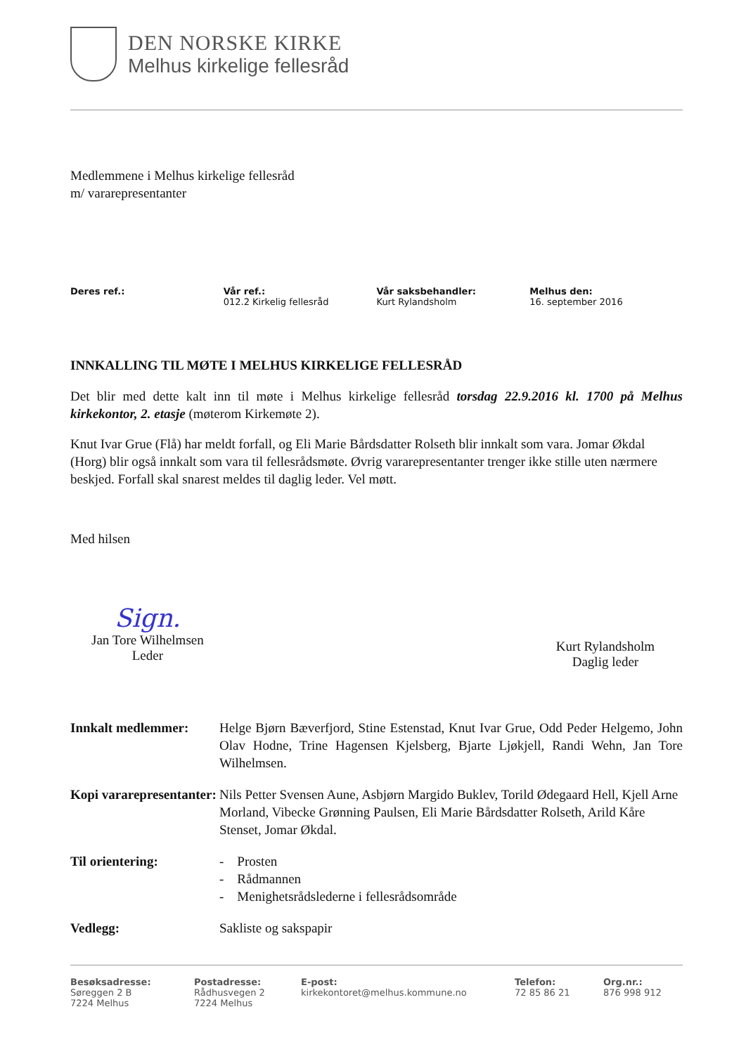DEN NORSKE KIRKE
Melhus kirkelige fellesråd
Medlemmene i Melhus kirkelige fellesråd
m/ vararepresentanter
Deres ref.: Vår ref.:
012.2 Kirkelig fellesråd
Vår saksbehandler:
Kurt Rylandsholm
Melhus den:
16. september 2016
INNKALLING TIL MØTE I MELHUS KIRKELIGE FELLESRÅD
Det blir med dette kalt inn til møte i Melhus kirkelige fellesråd torsdag 22.9.2016 kl. 1700 på Melhus kirkekontor, 2. etasje (møterom Kirkemøte 2).
Knut Ivar Grue (Flå) har meldt forfall, og Eli Marie Bårdsdatter Rolseth blir innkalt som vara. Jomar Økdal (Horg) blir også innkalt som vara til fellesrådsmøte. Øvrig vararepresentanter trenger ikke stille uten nærmere beskjed. Forfall skal snarest meldes til daglig leder. Vel møtt.
Med hilsen
Sign.
Jan Tore Wilhelmsen
Leder
Kurt Rylandsholm
Daglig leder
Innkalt medlemmer: Helge Bjørn Bæverfjord, Stine Estenstad, Knut Ivar Grue, Odd Peder Helgemo, John Olav Hodne, Trine Hagensen Kjelsberg, Bjarte Ljøkjell, Randi Wehn, Jan Tore Wilhelmsen.
Kopi vararepresentanter:
Nils Petter Svensen Aune, Asbjørn Margido Buklev, Torild Ødegaard Hell, Kjell Arne Morland, Vibecke Grønning Paulsen, Eli Marie Bårdsdatter Rolseth, Arild Kåre Stenset, Jomar Økdal.
Til orientering: - Prosten
- Rådmannen
- Menighetsrådslederne i fellesrådsområde
Vedlegg: Sakliste og sakspapir
Besøksadresse:
Søreggen 2 B
7224 Melhus
Postadresse:
Rådhusvegen 2
7224 Melhus
E-post:
kirkekontoret@melhus.kommune.no
Telefon:
72 85 86 21
Org.nr.:
876 998 912